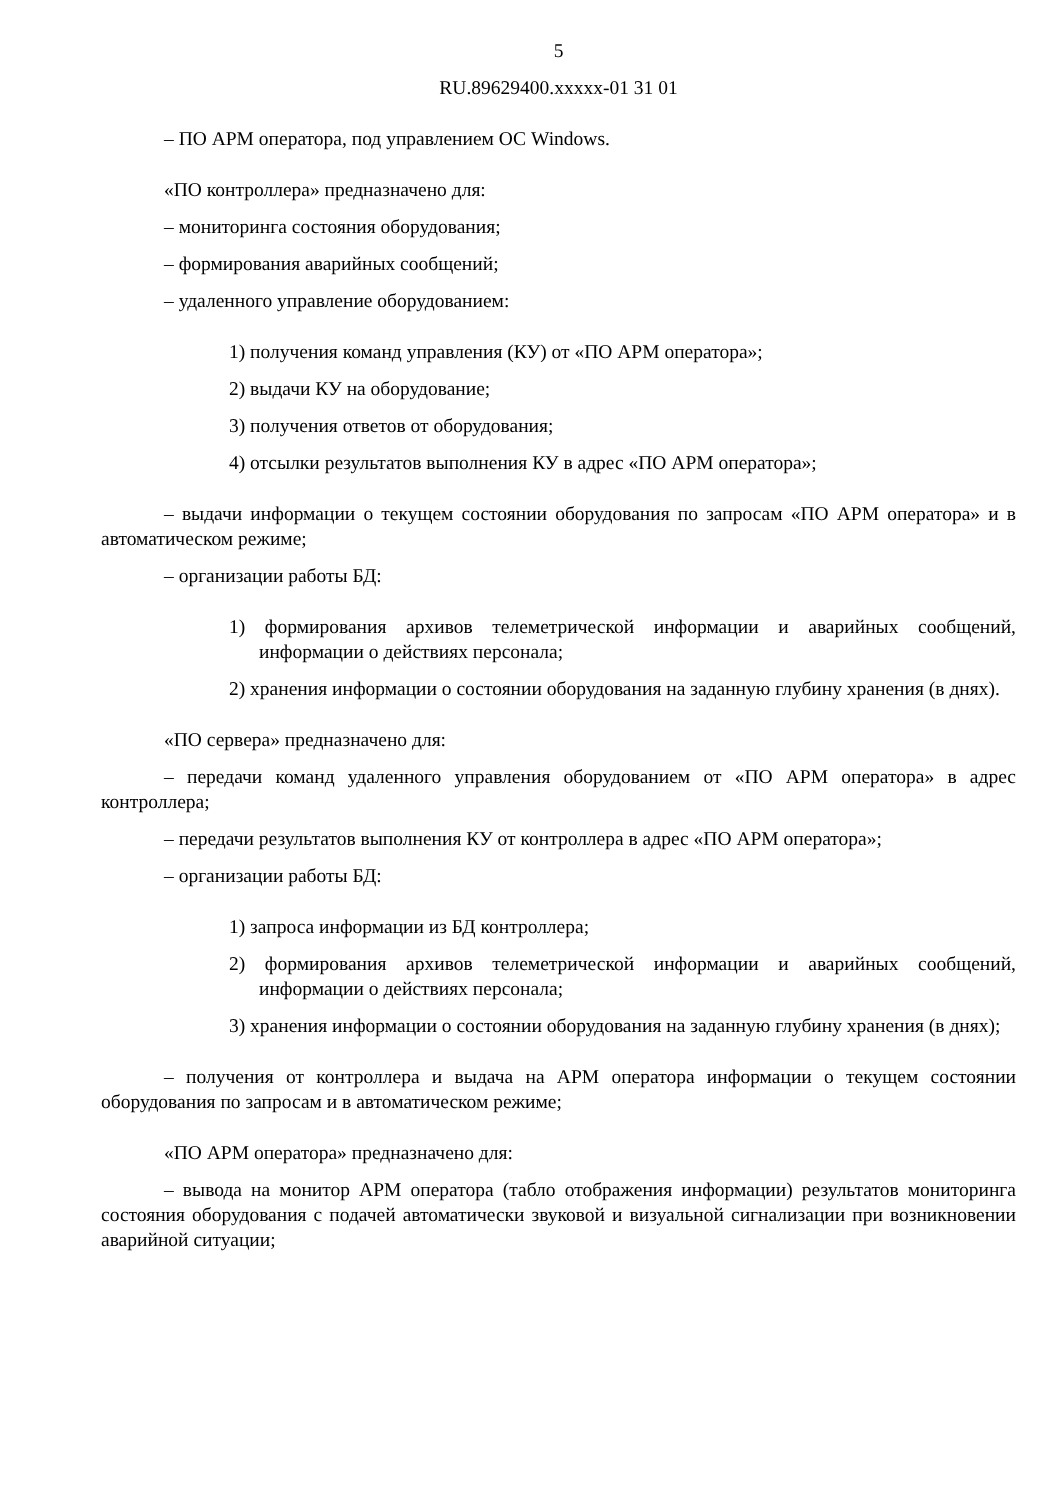5
RU.89629400.xxxxx-01 31 01
– ПО АРМ оператора, под управлением ОС Windows.
«ПО контроллера» предназначено для:
– мониторинга состояния оборудования;
– формирования аварийных сообщений;
– удаленного управление оборудованием:
1) получения команд управления (КУ) от «ПО АРМ оператора»;
2) выдачи КУ на оборудование;
3) получения ответов от оборудования;
4) отсылки результатов выполнения КУ в адрес «ПО АРМ оператора»;
– выдачи информации о текущем состоянии оборудования по запросам «ПО АРМ оператора» и в автоматическом режиме;
– организации работы БД:
1) формирования архивов телеметрической информации и аварийных сообщений, информации о действиях персонала;
2) хранения информации о состоянии оборудования на заданную глубину хранения (в днях).
«ПО сервера» предназначено для:
– передачи команд удаленного управления оборудованием от «ПО АРМ оператора» в адрес контроллера;
– передачи результатов выполнения КУ от контроллера в адрес «ПО АРМ оператора»;
– организации работы БД:
1) запроса информации из БД контроллера;
2) формирования архивов телеметрической информации и аварийных сообщений, информации о действиях персонала;
3) хранения информации о состоянии оборудования на заданную глубину хранения (в днях);
– получения от контроллера и выдача на АРМ оператора информации о текущем состоянии оборудования по запросам и в автоматическом режиме;
«ПО АРМ оператора» предназначено для:
– вывода на монитор АРМ оператора (табло отображения информации) результатов мониторинга состояния оборудования с подачей автоматически звуковой и визуальной сигнализации при возникновении аварийной ситуации;